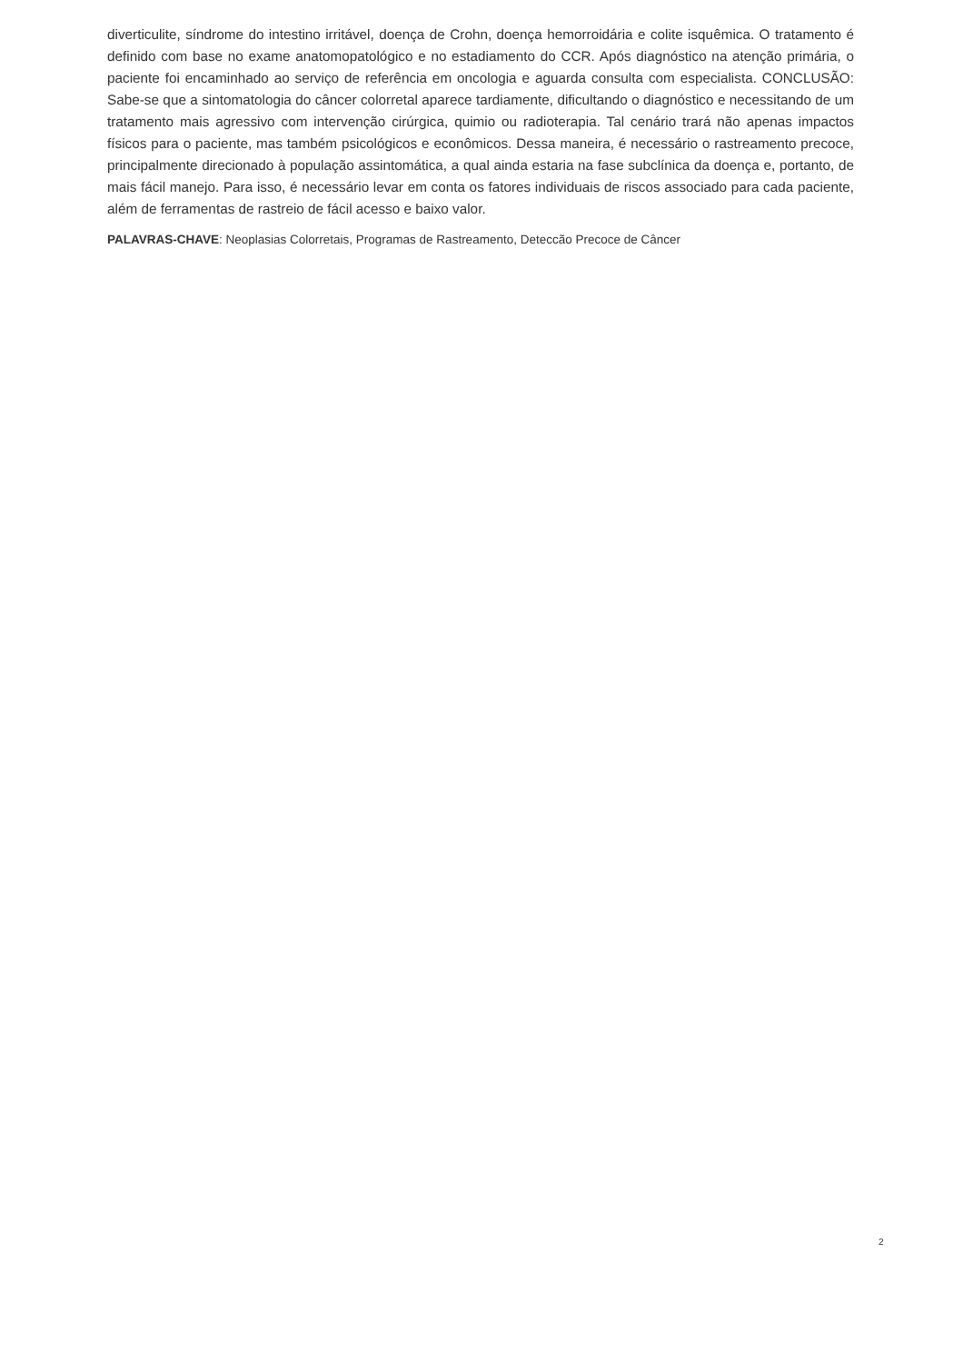diverticulite, síndrome do intestino irritável, doença de Crohn, doença hemorroidária e colite isquêmica. O tratamento é definido com base no exame anatomopatológico e no estadiamento do CCR. Após diagnóstico na atenção primária, o paciente foi encaminhado ao serviço de referência em oncologia e aguarda consulta com especialista. CONCLUSÃO: Sabe-se que a sintomatologia do câncer colorretal aparece tardiamente, dificultando o diagnóstico e necessitando de um tratamento mais agressivo com intervenção cirúrgica, quimio ou radioterapia. Tal cenário trará não apenas impactos físicos para o paciente, mas também psicológicos e econômicos. Dessa maneira, é necessário o rastreamento precoce, principalmente direcionado à população assintomática, a qual ainda estaria na fase subclínica da doença e, portanto, de mais fácil manejo. Para isso, é necessário levar em conta os fatores individuais de riscos associado para cada paciente, além de ferramentas de rastreio de fácil acesso e baixo valor.
PALAVRAS-CHAVE: Neoplasias Colorretais, Programas de Rastreamento, Deteccão Precoce de Câncer
2